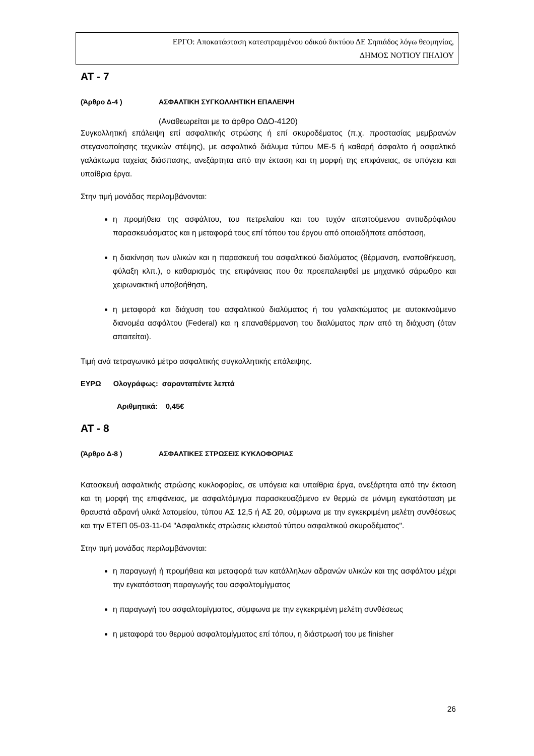ΕΡΓΟ: Αποκατάσταση κατεστραμμένου οδικού δικτύου ΔΕ Σηπιάδος λόγω θεομηνίας,
ΔΗΜΟΣ ΝΟΤΙΟΥ ΠΗΛΙΟΥ
ΑΤ - 7
(Άρθρο Δ-4 ) ΑΣΦΑΛΤΙΚΗ ΣΥΓΚΟΛΛΗΤΙΚΗ ΕΠΑΛΕΙΨΗ
(Αναθεωρείται με το άρθρο ΟΔΟ-4120)
Συγκολλητική επάλειψη επί ασφαλτικής στρώσης ή επί σκυροδέματος (π.χ. προστασίας μεμβρανών στεγανοποίησης τεχνικών στέψης), με ασφαλτικό διάλυμα τύπου ΜΕ-5 ή καθαρή άσφαλτο ή ασφαλτικό γαλάκτωμα ταχείας διάσπασης, ανεξάρτητα από την έκταση και τη μορφή της επιφάνειας, σε υπόγεια και υπαίθρια έργα.
Στην τιμή μονάδας περιλαμβάνονται:
η προμήθεια της ασφάλτου, του πετρελαίου και του τυχόν απαιτούμενου αντιυδρόφιλου παρασκευάσματος και η μεταφορά τους επί τόπου του έργου από οποιαδήποτε απόσταση,
η διακίνηση των υλικών και η παρασκευή του ασφαλτικού διαλύματος (θέρμανση, εναποθήκευση, φύλαξη κλπ.), ο καθαρισμός της επιφάνειας που θα προεπαλειφθεί με μηχανικό σάρωθρο και χειρωνακτική υποβοήθηση,
η μεταφορά και διάχυση του ασφαλτικού διαλύματος ή του γαλακτώματος με αυτοκινούμενο διανομέα ασφάλτου (Federal) και η επαναθέρμανση του διαλύματος πριν από τη διάχυση (όταν απαιτείται).
Τιμή ανά τετραγωνικό μέτρο ασφαλτικής συγκολλητικής επάλειψης.
ΕΥΡΩ Ολογράφως: σαρανταπέντε λεπτά
Αριθμητικά: 0,45€
ΑΤ - 8
(Άρθρο Δ-8 ) ΑΣΦΑΛΤΙΚΕΣ ΣΤΡΩΣΕΙΣ ΚΥΚΛΟΦΟΡΙΑΣ
Κατασκευή ασφαλτικής στρώσης κυκλοφορίας, σε υπόγεια και υπαίθρια έργα, ανεξάρτητα από την έκταση και τη μορφή της επιφάνειας, με ασφαλτόμιγμα παρασκευαζόμενο εν θερμώ σε μόνιμη εγκατάσταση με θραυστά αδρανή υλικά λατομείου, τύπου ΑΣ 12,5 ή ΑΣ 20, σύμφωνα με την εγκεκριμένη μελέτη συνθέσεως και την ΕΤΕΠ 05-03-11-04 "Ασφαλτικές στρώσεις κλειστού τύπου ασφαλτικού σκυροδέματος".
Στην τιμή μονάδας περιλαμβάνονται:
η παραγωγή ή προμήθεια και μεταφορά των κατάλληλων αδρανών υλικών και της ασφάλτου μέχρι την εγκατάσταση παραγωγής του ασφαλτομίγματος
η παραγωγή του ασφαλτομίγματος, σύμφωνα με την εγκεκριμένη μελέτη συνθέσεως
η μεταφορά του θερμού ασφαλτομίγματος επί τόπου, η διάστρωσή του με finisher
26